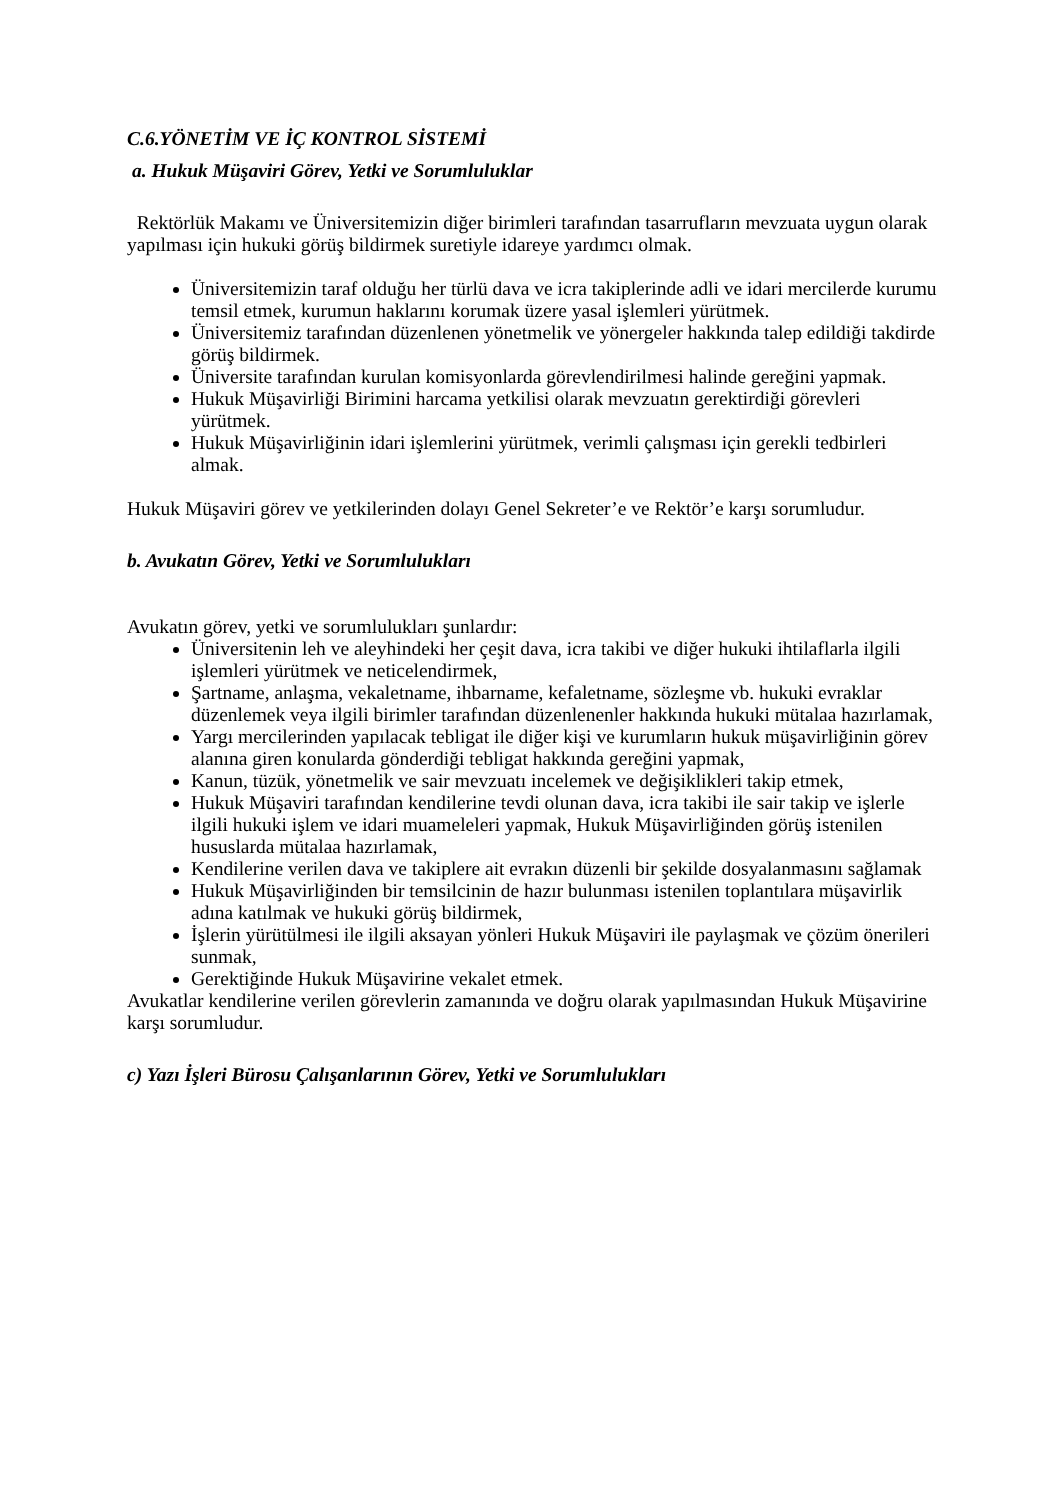C.6.YÖNETİM VE İÇ KONTROL SİSTEMİ
a. Hukuk Müşaviri Görev, Yetki ve Sorumluluklar
Rektörlük Makamı ve Üniversitemizin diğer birimleri tarafından tasarrufların mevzuata uygun olarak yapılması için hukuki görüş bildirmek suretiyle idareye yardımcı olmak.
Üniversitemizin taraf olduğu her türlü dava ve icra takiplerinde adli ve idari mercilerde kurumu temsil etmek, kurumun haklarını korumak üzere yasal işlemleri yürütmek.
Üniversitemiz tarafından düzenlenen yönetmelik ve yönergeler hakkında talep edildiği takdirde görüş bildirmek.
Üniversite tarafından kurulan komisyonlarda görevlendirilmesi halinde gereğini yapmak.
Hukuk Müşavirliği Birimini harcama yetkilisi olarak mevzuatın gerektirdiği görevleri yürütmek.
Hukuk Müşavirliğinin idari işlemlerini yürütmek, verimli çalışması için gerekli tedbirleri almak.
Hukuk Müşaviri görev ve yetkilerinden dolayı Genel Sekreter’e ve Rektör’e karşı sorumludur.
b. Avukatın Görev, Yetki ve Sorumlulukları
Avukatın görev, yetki ve sorumlulukları şunlardır:
Üniversitenin leh ve aleyhindeki her çeşit dava, icra takibi ve diğer hukuki ihtilaflarla ilgili işlemleri yürütmek ve neticelendirmek,
Şartname, anlaşma, vekaletname, ihbarname, kefaletname, sözleşme vb. hukuki evraklar düzenlemek veya ilgili birimler tarafından düzenlenenler hakkında hukuki mütalaa hazırlamak,
Yargı mercilerinden yapılacak tebligat ile diğer kişi ve kurumların hukuk müşavirliğinin görev alanına giren konularda gönderdiği tebligat hakkında gereğini yapmak,
Kanun, tüzük, yönetmelik ve sair mevzuatı incelemek ve değişiklikleri takip etmek,
Hukuk Müşaviri tarafından kendilerine tevdi olunan dava, icra takibi ile sair takip ve işlerle ilgili hukuki işlem ve idari muameleleri yapmak, Hukuk Müşavirliğinden görüş istenilen hususlarda mütalaa hazırlamak,
Kendilerine verilen dava ve takiplere ait evrakın düzenli bir şekilde dosyalanmasını sağlamak
Hukuk Müşavirliğinden bir temsilcinin de hazır bulunması istenilen toplantılara müşavirlik adına katılmak ve hukuki görüş bildirmek,
İşlerin yürütülmesi ile ilgili aksayan yönleri Hukuk Müşaviri ile paylaşmak ve çözüm önerileri sunmak,
Gerektiğinde Hukuk Müşavirine vekalet etmek.
Avukatlar kendilerine verilen görevlerin zamanında ve doğru olarak yapılmasından Hukuk Müşavirine karşı sorumludur.
c) Yazı İşleri Bürosu Çalışanlarının Görev, Yetki ve Sorumlulukları